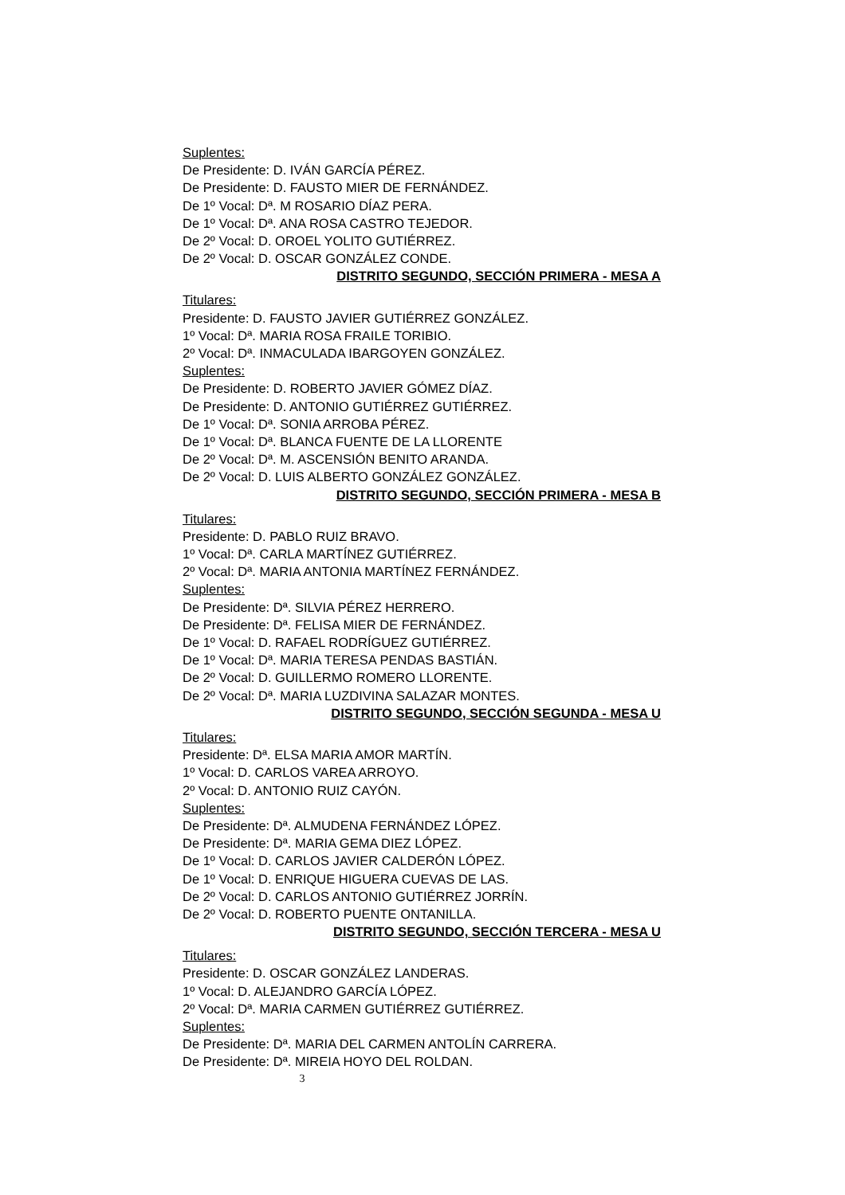Suplentes:
De Presidente: D. IVÁN GARCÍA PÉREZ.
De Presidente: D. FAUSTO MIER DE FERNÁNDEZ.
De 1º Vocal: Dª. M ROSARIO DÍAZ PERA.
De 1º Vocal: Dª. ANA ROSA CASTRO TEJEDOR.
De 2º Vocal: D. OROEL YOLITO GUTIÉRREZ.
De 2º Vocal: D. OSCAR GONZÁLEZ CONDE.
DISTRITO SEGUNDO, SECCIÓN PRIMERA - MESA A
Titulares:
Presidente: D. FAUSTO JAVIER GUTIÉRREZ GONZÁLEZ.
1º Vocal: Dª. MARIA ROSA FRAILE TORIBIO.
2º Vocal: Dª. INMACULADA IBARGOYEN GONZÁLEZ.
Suplentes:
De Presidente: D. ROBERTO JAVIER GÓMEZ DÍAZ.
De Presidente: D. ANTONIO GUTIÉRREZ GUTIÉRREZ.
De 1º Vocal: Dª. SONIA ARROBA PÉREZ.
De 1º Vocal: Dª. BLANCA FUENTE DE LA LLORENTE
De 2º Vocal: Dª. M. ASCENSIÓN BENITO ARANDA.
De 2º Vocal: D. LUIS ALBERTO GONZÁLEZ GONZÁLEZ.
DISTRITO SEGUNDO, SECCIÓN PRIMERA - MESA B
Titulares:
Presidente: D. PABLO RUIZ BRAVO.
1º Vocal: Dª. CARLA MARTÍNEZ GUTIÉRREZ.
2º Vocal: Dª. MARIA ANTONIA MARTÍNEZ FERNÁNDEZ.
Suplentes:
De Presidente: Dª. SILVIA PÉREZ HERRERO.
De Presidente: Dª. FELISA MIER DE FERNÁNDEZ.
De 1º Vocal: D. RAFAEL RODRÍGUEZ GUTIÉRREZ.
De 1º Vocal: Dª. MARIA TERESA PENDAS BASTIÁN.
De 2º Vocal: D. GUILLERMO ROMERO LLORENTE.
De 2º Vocal: Dª. MARIA LUZDIVINA SALAZAR MONTES.
DISTRITO SEGUNDO, SECCIÓN SEGUNDA - MESA U
Titulares:
Presidente: Dª. ELSA MARIA AMOR MARTÍN.
1º Vocal: D. CARLOS VAREA ARROYO.
2º Vocal: D. ANTONIO RUIZ CAYÓN.
Suplentes:
De Presidente: Dª. ALMUDENA FERNÁNDEZ LÓPEZ.
De Presidente: Dª. MARIA GEMA DIEZ LÓPEZ.
De 1º Vocal: D. CARLOS JAVIER CALDERÓN LÓPEZ.
De 1º Vocal: D. ENRIQUE HIGUERA CUEVAS DE LAS.
De 2º Vocal: D. CARLOS ANTONIO GUTIÉRREZ JORRÍN.
De 2º Vocal: D. ROBERTO PUENTE ONTANILLA.
DISTRITO SEGUNDO, SECCIÓN TERCERA - MESA U
Titulares:
Presidente: D. OSCAR GONZÁLEZ LANDERAS.
1º Vocal: D. ALEJANDRO GARCÍA LÓPEZ.
2º Vocal: Dª. MARIA CARMEN GUTIÉRREZ GUTIÉRREZ.
Suplentes:
De Presidente: Dª. MARIA DEL CARMEN ANTOLÍN CARRERA.
De Presidente: Dª. MIREIA HOYO DEL ROLDAN.
3